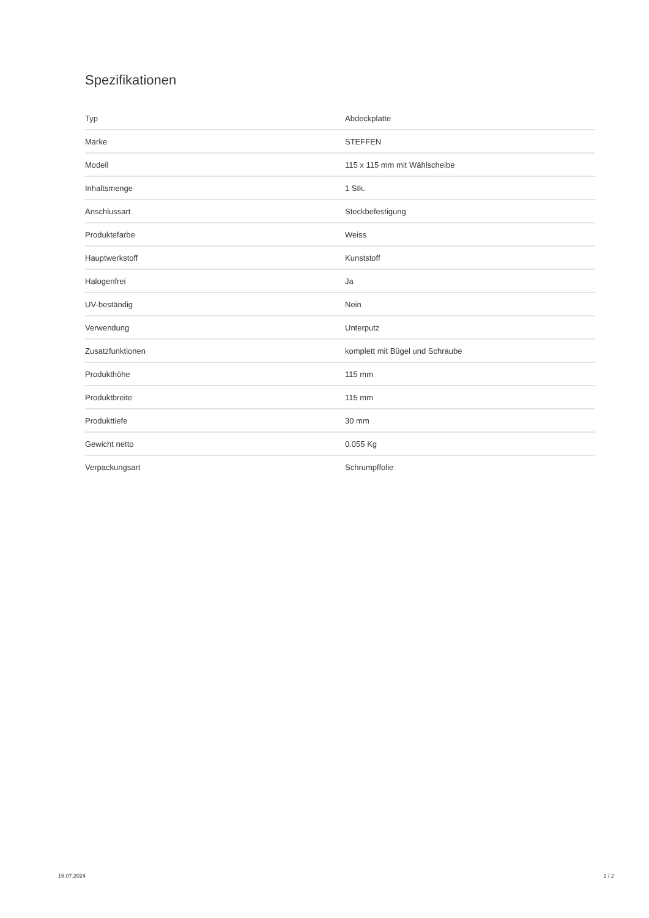Spezifikationen
| Typ | Abdeckplatte |
| Marke | STEFFEN |
| Modell | 115 x 115 mm mit Wählscheibe |
| Inhaltsmenge | 1 Stk. |
| Anschlussart | Steckbefestigung |
| Produktefarbe | Weiss |
| Hauptwerkstoff | Kunststoff |
| Halogenfrei | Ja |
| UV-beständig | Nein |
| Verwendung | Unterputz |
| Zusatzfunktionen | komplett mit Bügel und Schraube |
| Produkthöhe | 115 mm |
| Produktbreite | 115 mm |
| Produkttiefe | 30 mm |
| Gewicht netto | 0.055 Kg |
| Verpackungsart | Schrumpffolie |
16.07.2024 2 / 2